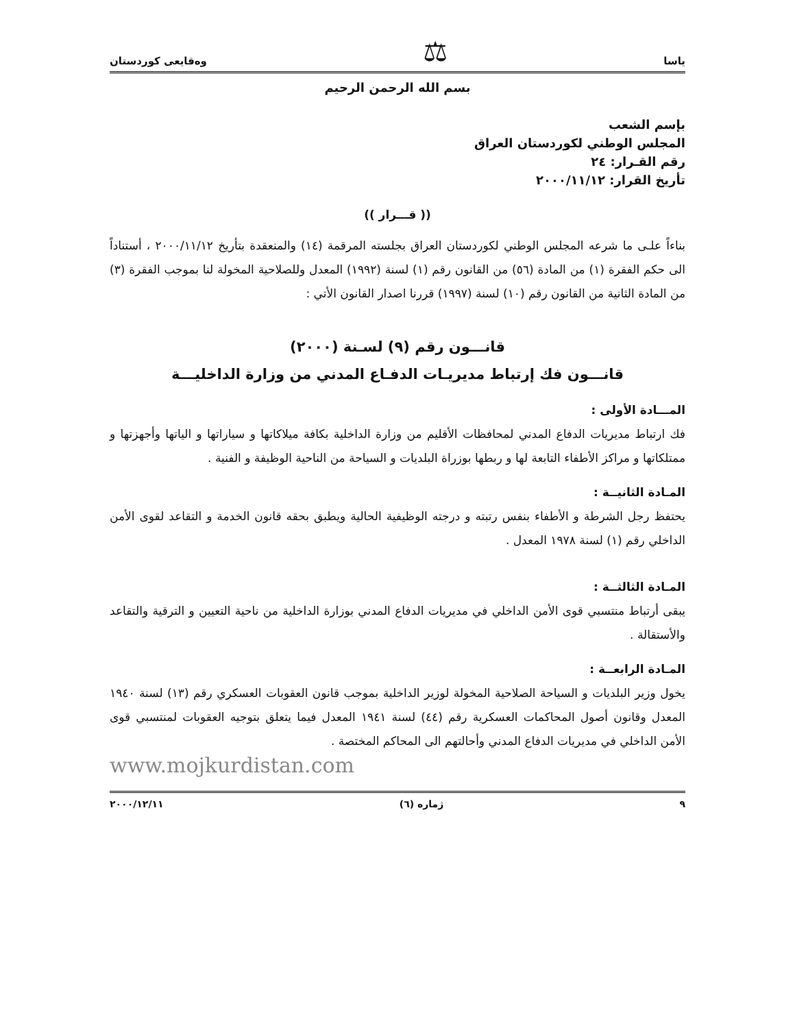ياسا ⚖ وەقايعی كوردستان
بسم الله الرحمن الرحيم
بإسم الشعب
المجلس الوطني لكوردستان العراق
رقم القـرار: ٢٤
تأريخ القرار: ٢٠٠٠/١١/١٢
(( قـــرار ))
بناءاً علـى ما شرعه المجلس الوطني لكوردستان العراق بجلسته المرقمة (١٤) والمنعقدة بتأريخ ٢٠٠٠/١١/١٢ ، أستناداً الى حكم الفقرة (١) من المادة (٥٦) من القانون رقم (١) لسنة (١٩٩٢) المعدل وللصلاحية المخولة لنا بموجب الفقرة (٣) من المادة الثانية من القانون رقم (١٠) لسنة (١٩٩٧) قررنا اصدار القانون الأتي :
قانـــون رقم (٩) لسـنة (٢٠٠٠)
قانـــون فك إرتباط مديريـات الدفـاع المدني من وزارة الداخليـــة
المـــادة الأولى :
فك ارتباط مديريات الدفاع المدني لمحافظات الأقليم من وزارة الداخلية بكافة ميلاكاتها و سياراتها و الياتها وأجهزتها و ممتلكاتها و مراكز الأطفاء التابعة لها و ربطها بوزراة البلديات و السياحة من الناحية الوظيفة و الفنية .
المـادة الثانيــة :
يحتفظ رجل الشرطة و الأطفاء بنفس رتبته و درجته الوظيفية الحالية ويطبق بحقه قانون الخدمة و التقاعد لقوى الأمن الداخلي رقم (١) لسنة ١٩٧٨ المعدل .
المـادة الثالثــة :
يبقى أرتباط منتسبي قوى الأمن الداخلي في مديريات الدفاع المدني بوزارة الداخلية من ناحية التعيين و الترقية والتقاعد والأستقالة .
المـادة الرابعــة :
يخول وزير البلديات و السياحة الصلاحية المخولة لوزير الداخلية بموجب قانون العقوبات العسكري رقم (١٣) لسنة ١٩٤٠ المعدل وقانون أصول المحاكمات العسكرية رقم (٤٤) لسنة ١٩٤١ المعدل فيما يتعلق بتوجيه العقوبات لمنتسبي قوى الأمن الداخلي في مديريات الدفاع المدني وأحالتهم الى المحاكم المختصة .
www.mojkurdistan.com
٩ ژمارە (٦) ٢٠٠٠/١٢/١١